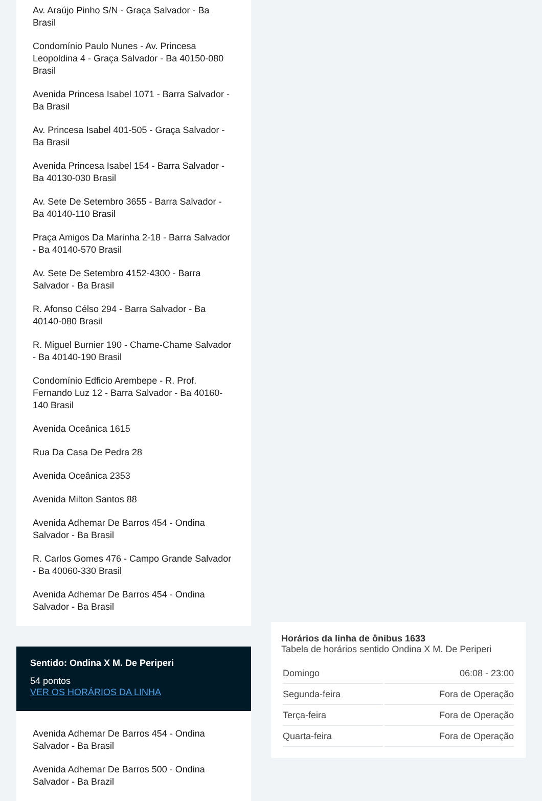Av. Araújo Pinho S/N - Graça Salvador - Ba Brasil
Condomínio Paulo Nunes - Av. Princesa Leopoldina 4 - Graça Salvador - Ba 40150-080 Brasil
Avenida Princesa Isabel 1071 - Barra Salvador - Ba Brasil
Av. Princesa Isabel 401-505 - Graça Salvador - Ba Brasil
Avenida Princesa Isabel 154 - Barra Salvador - Ba 40130-030 Brasil
Av. Sete De Setembro 3655 - Barra Salvador - Ba 40140-110 Brasil
Praça Amigos Da Marinha 2-18 - Barra Salvador - Ba 40140-570 Brasil
Av. Sete De Setembro 4152-4300 - Barra Salvador - Ba Brasil
R. Afonso Célso 294 - Barra Salvador - Ba 40140-080 Brasil
R. Miguel Burnier 190 - Chame-Chame Salvador - Ba 40140-190 Brasil
Condomínio Edficio Arembepe - R. Prof. Fernando Luz 12 - Barra Salvador - Ba 40160-140 Brasil
Avenida Oceânica 1615
Rua Da Casa De Pedra 28
Avenida Oceânica 2353
Avenida Milton Santos 88
Avenida Adhemar De Barros 454 - Ondina Salvador - Ba Brasil
R. Carlos Gomes 476 - Campo Grande Salvador - Ba 40060-330 Brasil
Avenida Adhemar De Barros 454 - Ondina Salvador - Ba Brasil
Sentido: Ondina X M. De Periperi
54 pontos
VER OS HORÁRIOS DA LINHA
Avenida Adhemar De Barros 454 - Ondina Salvador - Ba Brasil
Avenida Adhemar De Barros 500 - Ondina Salvador - Ba Brazil
Horários da linha de ônibus 1633
Tabela de horários sentido Ondina X M. De Periperi
| Domingo | 06:08 - 23:00 |
| Segunda-feira | Fora de Operação |
| Terça-feira | Fora de Operação |
| Quarta-feira | Fora de Operação |